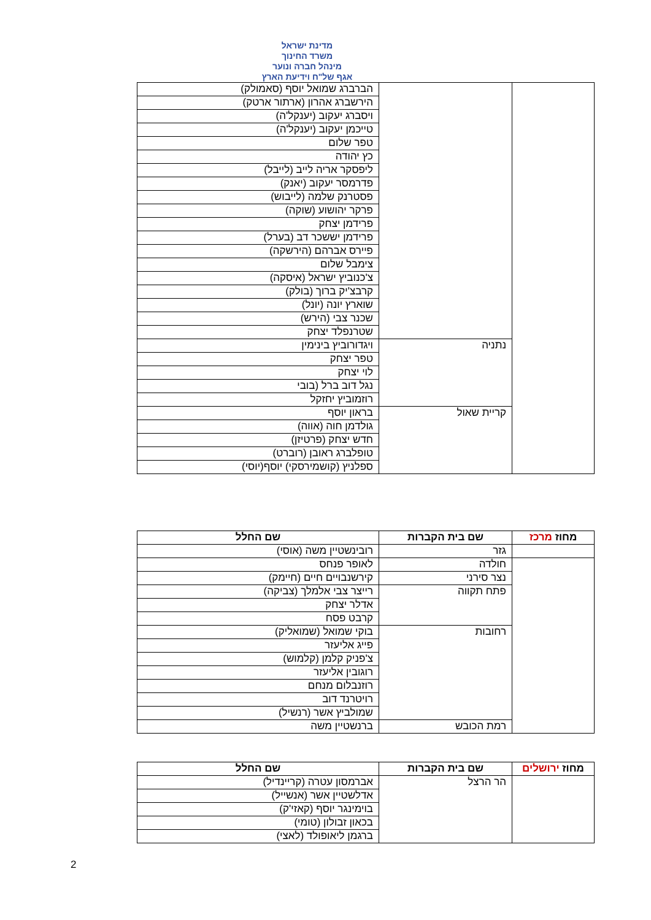מדינת ישראל
משרד החינוך
מינהל חברה ונוער
אגף של"ח וידיעת הארץ
| | | הברברג שמואל יוסף (סאמולק) |
| | | הירשברג אהרון (ארתור ארטק) |
| | | ויסברג יעקוב (יענקל'ה) |
| | | טייכמן יעקוב (יענקל'ה) |
| | | טפר שלום |
| | | כץ יהודה |
| | | ליפסקר אריה לייב (לייבל) |
| | | פדרמסר יעקוב (יאנק) |
| | | פסטרנק שלמה (לייבוש) |
| | | פרקר יהושוע (שוקה) |
| | | פרידמן יצחק |
| | | פרידמן יששכר דב (בערל) |
| | | פיירס אברהם (הירשקה) |
| | | צימבל שלום |
| | | צ'כנוביץ ישראל (איסקה) |
| | | קרבצ'יק ברוך (בולק) |
| | | שוארץ יונה (יונל) |
| | | שכנר צבי (הירש) |
| | | שטרנפלד יצחק |
| | נתניה | ויגדורוביץ בינימין |
| | | טפר יצחק |
| | | לוי יצחק |
| | | נגל דוב ברל (בובי |
| | | רוזמוביץ יחזקל |
| | קריית שאול | בראון יוסף |
| | | גולדמן חוה (אווה) |
| | | חדש יצחק (פרטיזן) |
| | | טופלברג ראובן (רוברט) |
| | | ספלניץ (קושמירסקי) יוסף(יוסי) |
| מחוז מרכז | שם בית הקברות | שם החלל |
| --- | --- | --- |
| | גזר | רובינשטיין משה (אוסי) |
| | חולדה | לאופר פנחס |
| | נצר סירני | קירשנבויים חיים (חיימק) |
| | פתח תקווה | רייצר צבי אלמלך (צביקה) |
| | | אדלר יצחק |
| | | קרבט פסח |
| | רחובות | בוקי שמואל (שמואליק) |
| | | פייג אליעזר |
| | | צ'פניק קלמן (קלמוש) |
| | | רוגובין אליעזר |
| | | רוזנבלום מנחם |
| | | רויטרנד דוב |
| | | שמולביץ אשר (רנשיל) |
| | רמת הכובש | ברנשטיין משה |
| מחוז ירושלים | שם בית הקברות | שם החלל |
| --- | --- | --- |
| | הר הרצל | אברמסון עטרה (קריינדיל) |
| | | אדלשטיין אשר (אנשייל) |
| | | בוימינגר יוסף (קאזי'ק) |
| | | בכאון זבולון (טומי) |
| | | ברגמן ליאופולד (לאצי) |
2